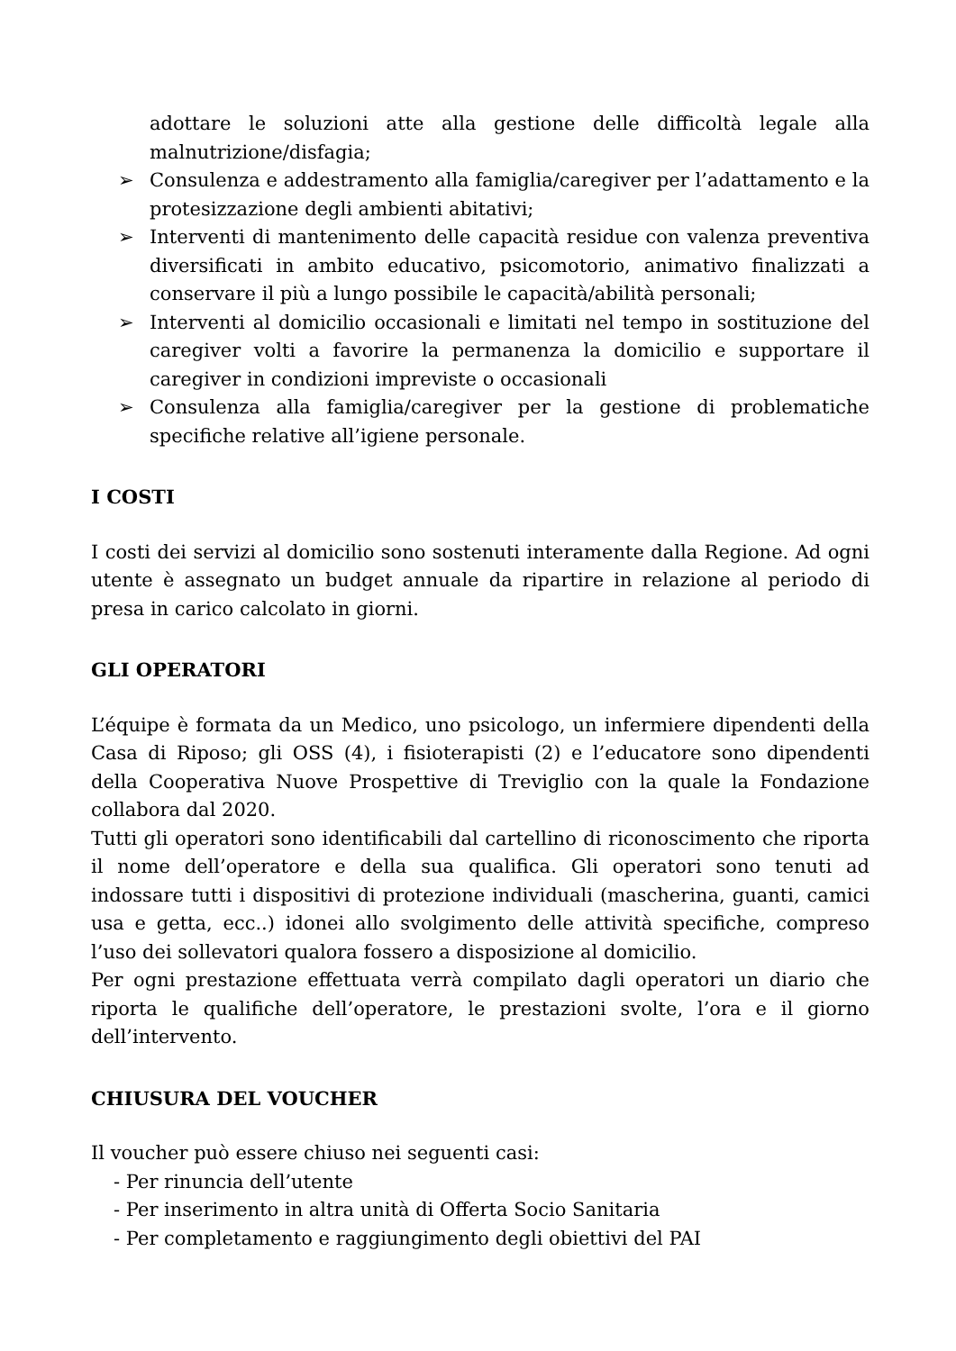adottare le soluzioni atte alla gestione delle difficoltà legale alla malnutrizione/disfagia;
➢ Consulenza e addestramento alla famiglia/caregiver per l’adattamento e la protesizzazione degli ambienti abitativi;
➢ Interventi di mantenimento delle capacità residue con valenza preventiva diversificati in ambito educativo, psicomotorio, animativo finalizzati a conservare il più a lungo possibile le capacità/abilità personali;
➢ Interventi al domicilio occasionali e limitati nel tempo in sostituzione del caregiver volti a favorire la permanenza la domicilio e supportare il caregiver in condizioni impreviste o occasionali
➢ Consulenza alla famiglia/caregiver per la gestione di problematiche specifiche relative all’igiene personale.
I COSTI
I costi dei servizi al domicilio sono sostenuti interamente dalla Regione. Ad ogni utente è assegnato un budget annuale da ripartire in relazione al periodo di presa in carico calcolato in giorni.
GLI OPERATORI
L’équipe è formata da un Medico, uno psicologo, un infermiere dipendenti della Casa di Riposo; gli OSS (4), i fisioterapisti (2) e l’educatore sono dipendenti della Cooperativa Nuove Prospettive di Treviglio con la quale la Fondazione collabora dal 2020.
Tutti gli operatori sono identificabili dal cartellino di riconoscimento che riporta il nome dell’operatore e della sua qualifica. Gli operatori sono tenuti ad indossare tutti i dispositivi di protezione individuali (mascherina, guanti, camici usa e getta, ecc..) idonei allo svolgimento delle attività specifiche, compreso l’uso dei sollevatori qualora fossero a disposizione al domicilio.
Per ogni prestazione effettuata verrà compilato dagli operatori un diario che riporta le qualifiche dell’operatore, le prestazioni svolte, l’ora e il giorno dell’intervento.
CHIUSURA DEL VOUCHER
Il voucher può essere chiuso nei seguenti casi:
- Per rinuncia dell’utente
- Per inserimento in altra unità di Offerta Socio Sanitaria
- Per completamento e raggiungimento degli obiettivi del PAI